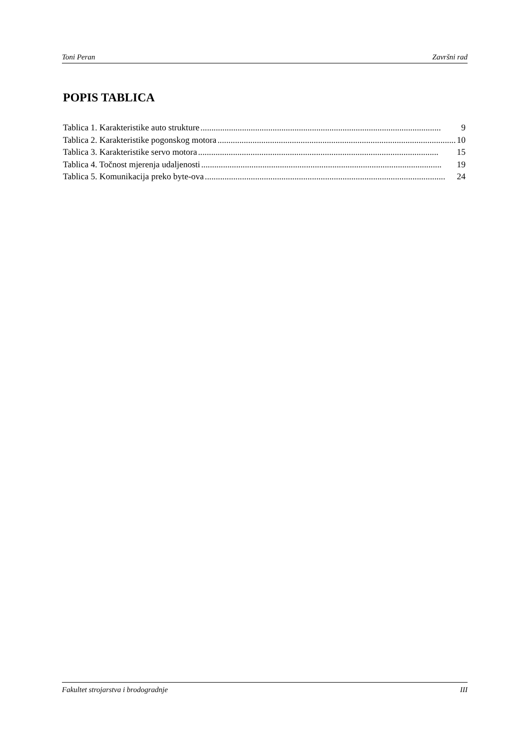Toni Peran Završni rad
POPIS TABLICA
Tablica 1. Karakteristike auto strukture.............................................................................................................. 9
Tablica 2. Karakteristike pogonskog motora.............................................................................................................. 10
Tablica 3. Karakteristike servo motora.............................................................................................................. 15
Tablica 4. Točnost mjerenja udaljenosti.............................................................................................................. 19
Tablica 5. Komunikacija preko byte-ova.............................................................................................................. 24
Fakultet strojarstva i brodogradnje III